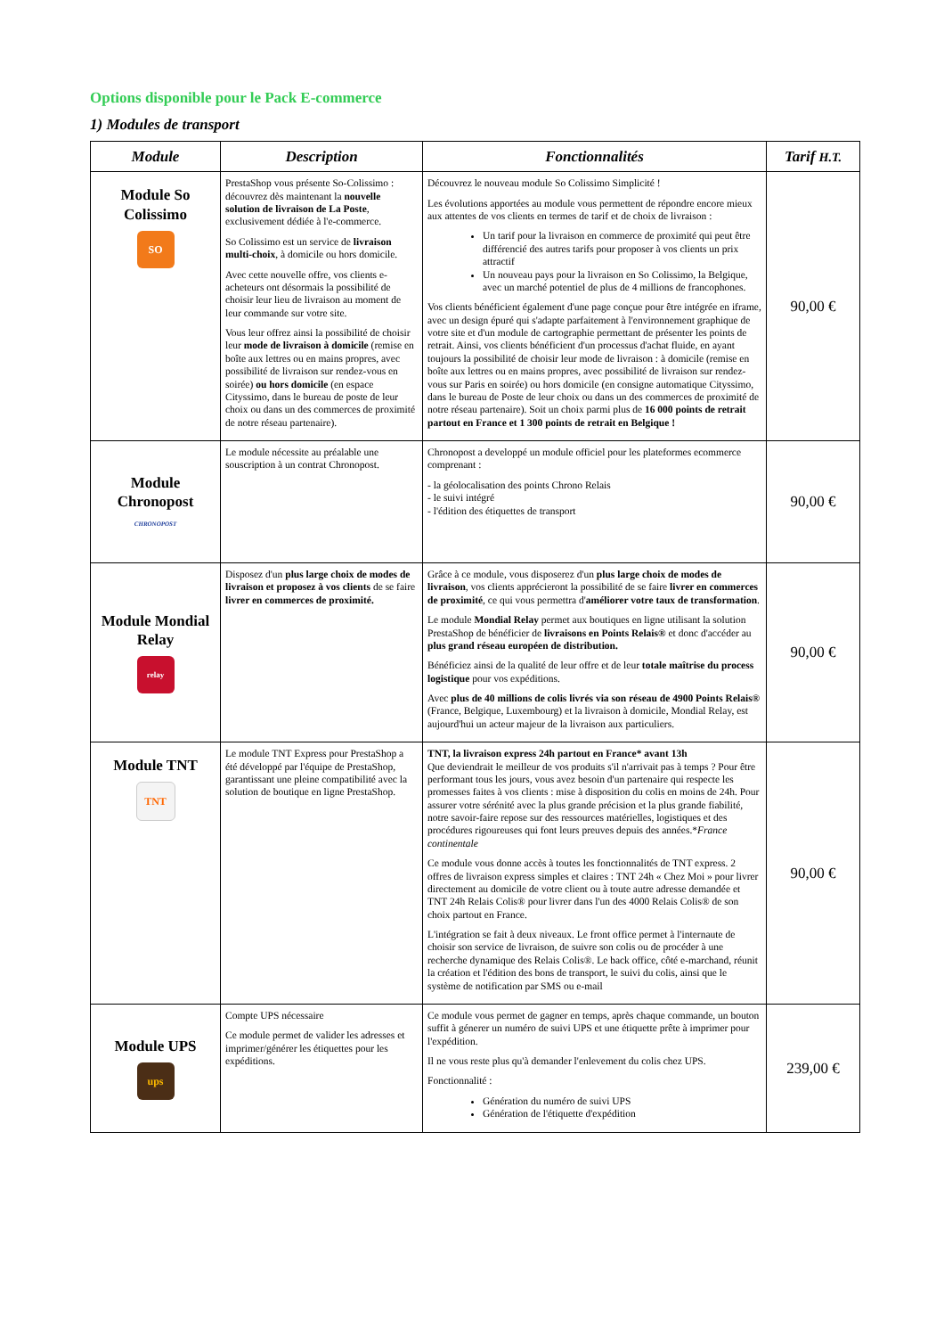Options disponible pour le Pack E-commerce
1) Modules de transport
| Module | Description | Fonctionnalités | Tarif H.T. |
| --- | --- | --- | --- |
| Module So Colissimo SO | PrestaShop vous présente So-Colissimo : découvrez dès maintenant la nouvelle solution de livraison de La Poste , exclusivement dédiée à l'e-commerce. So Colissimo est un service de livraison multi-choix , à domicile ou hors domicile. Avec cette nouvelle offre, vos clients e-acheteurs ont désormais la possibilité de choisir leur lieu de livraison au moment de leur commande sur votre site. Vous leur offrez ainsi la possibilité de choisir leur mode de livraison à domicile (remise en boîte aux lettres ou en mains propres, avec possibilité de livraison sur rendez-vous en soirée) ou hors domicile (en espace Cityssimo, dans le bureau de poste de leur choix ou dans un des commerces de proximité de notre réseau partenaire). | Découvrez le nouveau module So Colissimo Simplicité ! Les évolutions apportées au module vous permettent de répondre encore mieux aux attentes de vos clients en termes de tarif et de choix de livraison : Un tarif pour la livraison en commerce de proximité qui peut être différencié des autres tarifs pour proposer à vos clients un prix attractif Un nouveau pays pour la livraison en So Colissimo, la Belgique, avec un marché potentiel de plus de 4 millions de francophones. Vos clients bénéficient également d'une page conçue pour être intégrée en iframe, avec un design épuré qui s'adapte parfaitement à l'environnement graphique de votre site et d'un module de cartographie permettant de présenter les points de retrait. Ainsi, vos clients bénéficient d'un processus d'achat fluide, en ayant toujours la possibilité de choisir leur mode de livraison : à domicile (remise en boîte aux lettres ou en mains propres, avec possibilité de livraison sur rendez-vous sur Paris en soirée) ou hors domicile (en consigne automatique Cityssimo, dans le bureau de Poste de leur choix ou dans un des commerces de proximité de notre réseau partenaire). Soit un choix parmi plus de 16 000 points de retrait partout en France et 1 300 points de retrait en Belgique ! | 90,00 € |
| Module Chronopost CHRONOPOST | Le module nécessite au préalable une souscription à un contrat Chronopost. | Chronopost a developpé un module officiel pour les plateformes ecommerce comprenant : - la géolocalisation des points Chrono Relais - le suivi intégré - l'édition des étiquettes de transport | 90,00 € |
| Module Mondial Relay relay | Disposez d'un plus large choix de modes de livraison et proposez à vos clients de se faire livrer en commerces de proximité. | Grâce à ce module, vous disposerez d'un plus large choix de modes de livraison , vos clients apprécieront la possibilité de se faire livrer en commerces de proximité , ce qui vous permettra d' améliorer votre taux de transformation . Le module Mondial Relay permet aux boutiques en ligne utilisant la solution PrestaShop de bénéficier de livraisons en Points Relais® et donc d'accéder au plus grand réseau européen de distribution. Bénéficiez ainsi de la qualité de leur offre et de leur totale maîtrise du process logistique pour vos expéditions. Avec plus de 40 millions de colis livrés via son réseau de 4900 Points Relais® (France, Belgique, Luxembourg) et la livraison à domicile, Mondial Relay, est aujourd'hui un acteur majeur de la livraison aux particuliers. | 90,00 € |
| Module TNT TNT | Le module TNT Express pour PrestaShop a été développé par l'équipe de PrestaShop, garantissant une pleine compatibilité avec la solution de boutique en ligne PrestaShop. | TNT, la livraison express 24h partout en France* avant 13h Que deviendrait le meilleur de vos produits s'il n'arrivait pas à temps ? Pour être performant tous les jours, vous avez besoin d'un partenaire qui respecte les promesses faites à vos clients : mise à disposition du colis en moins de 24h. Pour assurer votre sérénité avec la plus grande précision et la plus grande fiabilité, notre savoir-faire repose sur des ressources matérielles, logistiques et des procédures rigoureuses qui font leurs preuves depuis des années.* France continentale Ce module vous donne accès à toutes les fonctionnalités de TNT express. 2 offres de livraison express simples et claires : TNT 24h « Chez Moi » pour livrer directement au domicile de votre client ou à toute autre adresse demandée et TNT 24h Relais Colis® pour livrer dans l'un des 4000 Relais Colis® de son choix partout en France. L'intégration se fait à deux niveaux. Le front office permet à l'internaute de choisir son service de livraison, de suivre son colis ou de procéder à une recherche dynamique des Relais Colis®. Le back office, côté e-marchand, réunit la création et l'édition des bons de transport, le suivi du colis, ainsi que le système de notification par SMS ou e-mail | 90,00 € |
| Module UPS ups | Compte UPS nécessaire Ce module permet de valider les adresses et imprimer/générer les étiquettes pour les expéditions. | Ce module vous permet de gagner en temps, après chaque commande, un bouton suffit à génerer un numéro de suivi UPS et une étiquette prête à imprimer pour l'expédition. Il ne vous reste plus qu'à demander l'enlevement du colis chez UPS. Fonctionnalité : Génération du numéro de suivi UPS Génération de l'étiquette d'expédition | 239,00 € |